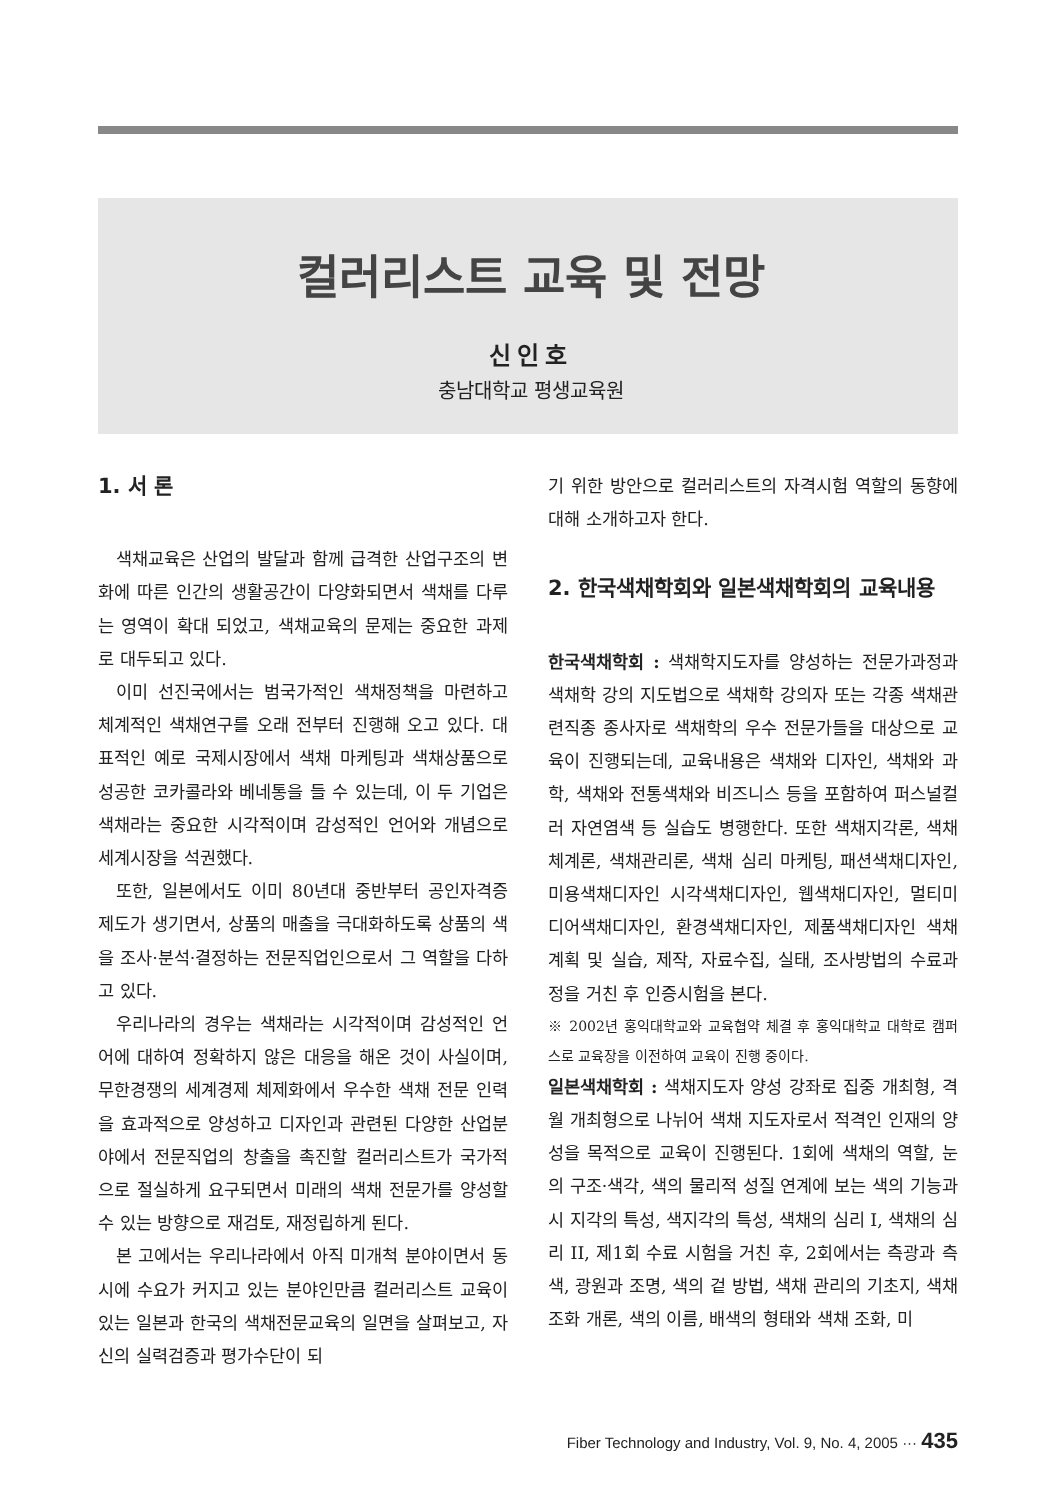컬러리스트 교육 및 전망
신인호
충남대학교 평생교육원
1. 서 론
색채교육은 산업의 발달과 함께 급격한 산업구조의 변화에 따른 인간의 생활공간이 다양화되면서 색채를 다루는 영역이 확대 되었고, 색채교육의 문제는 중요한 과제로 대두되고 있다.
이미 선진국에서는 범국가적인 색채정책을 마련하고 체계적인 색채연구를 오래 전부터 진행해 오고 있다. 대표적인 예로 국제시장에서 색채 마케팅과 색채상품으로 성공한 코카콜라와 베네통을 들 수 있는데, 이 두 기업은 색채라는 중요한 시각적이며 감성적인 언어와 개념으로 세계시장을 석권했다.
또한, 일본에서도 이미 80년대 중반부터 공인자격증 제도가 생기면서, 상품의 매출을 극대화하도록 상품의 색을 조사·분석·결정하는 전문직업인으로서 그 역할을 다하고 있다.
우리나라의 경우는 색채라는 시각적이며 감성적인 언어에 대하여 정확하지 않은 대응을 해온 것이 사실이며, 무한경쟁의 세계경제 체제화에서 우수한 색채 전문 인력을 효과적으로 양성하고 디자인과 관련된 다양한 산업분야에서 전문직업의 창출을 촉진할 컬러리스트가 국가적으로 절실하게 요구되면서 미래의 색채 전문가를 양성할 수 있는 방향으로 재검토, 재정립하게 된다.
본 고에서는 우리나라에서 아직 미개척 분야이면서 동시에 수요가 커지고 있는 분야인만큼 컬러리스트 교육이 있는 일본과 한국의 색채전문교육의 일면을 살펴보고, 자신의 실력검증과 평가수단이 되
기 위한 방안으로 컬러리스트의 자격시험 역할의 동향에 대해 소개하고자 한다.
2. 한국색채학회와 일본색채학회의 교육내용
한국색채학회 : 색채학지도자를 양성하는 전문가과정과 색채학 강의 지도법으로 색채학 강의자 또는 각종 색채관련직종 종사자로 색채학의 우수 전문가들을 대상으로 교육이 진행되는데, 교육내용은 색채와 디자인, 색채와 과학, 색채와 전통색채와 비즈니스 등을 포함하여 퍼스널컬러 자연염색 등 실습도 병행한다. 또한 색채지각론, 색채체계론, 색채관리론, 색채 심리 마케팅, 패션색채디자인, 미용색채디자인 시각색채디자인, 웹색채디자인, 멀티미디어색채디자인, 환경색채디자인, 제품색채디자인 색채계획 및 실습, 제작, 자료수집, 실태, 조사방법의 수료과정을 거친 후 인증시험을 본다.
※ 2002년 홍익대학교와 교육협약 체결 후 홍익대학교 대학로 캠퍼스로 교육장을 이전하여 교육이 진행 중이다.
일본색채학회 : 색채지도자 양성 강좌로 집중 개최형, 격월 개최형으로 나뉘어 색채 지도자로서 적격인 인재의 양성을 목적으로 교육이 진행된다. 1회에 색채의 역할, 눈의 구조·색각, 색의 물리적 성질 연계에 보는 색의 기능과 시 지각의 특성, 색지각의 특성, 색채의 심리 I, 색채의 심리 II, 제1회 수료 시험을 거친 후, 2회에서는 측광과 측색, 광원과 조명, 색의 겉 방법, 색채 관리의 기초지, 색채 조화 개론, 색의 이름, 배색의 형태와 색채 조화, 미
Fiber Technology and Industry, Vol. 9, No. 4, 2005 ··· 435